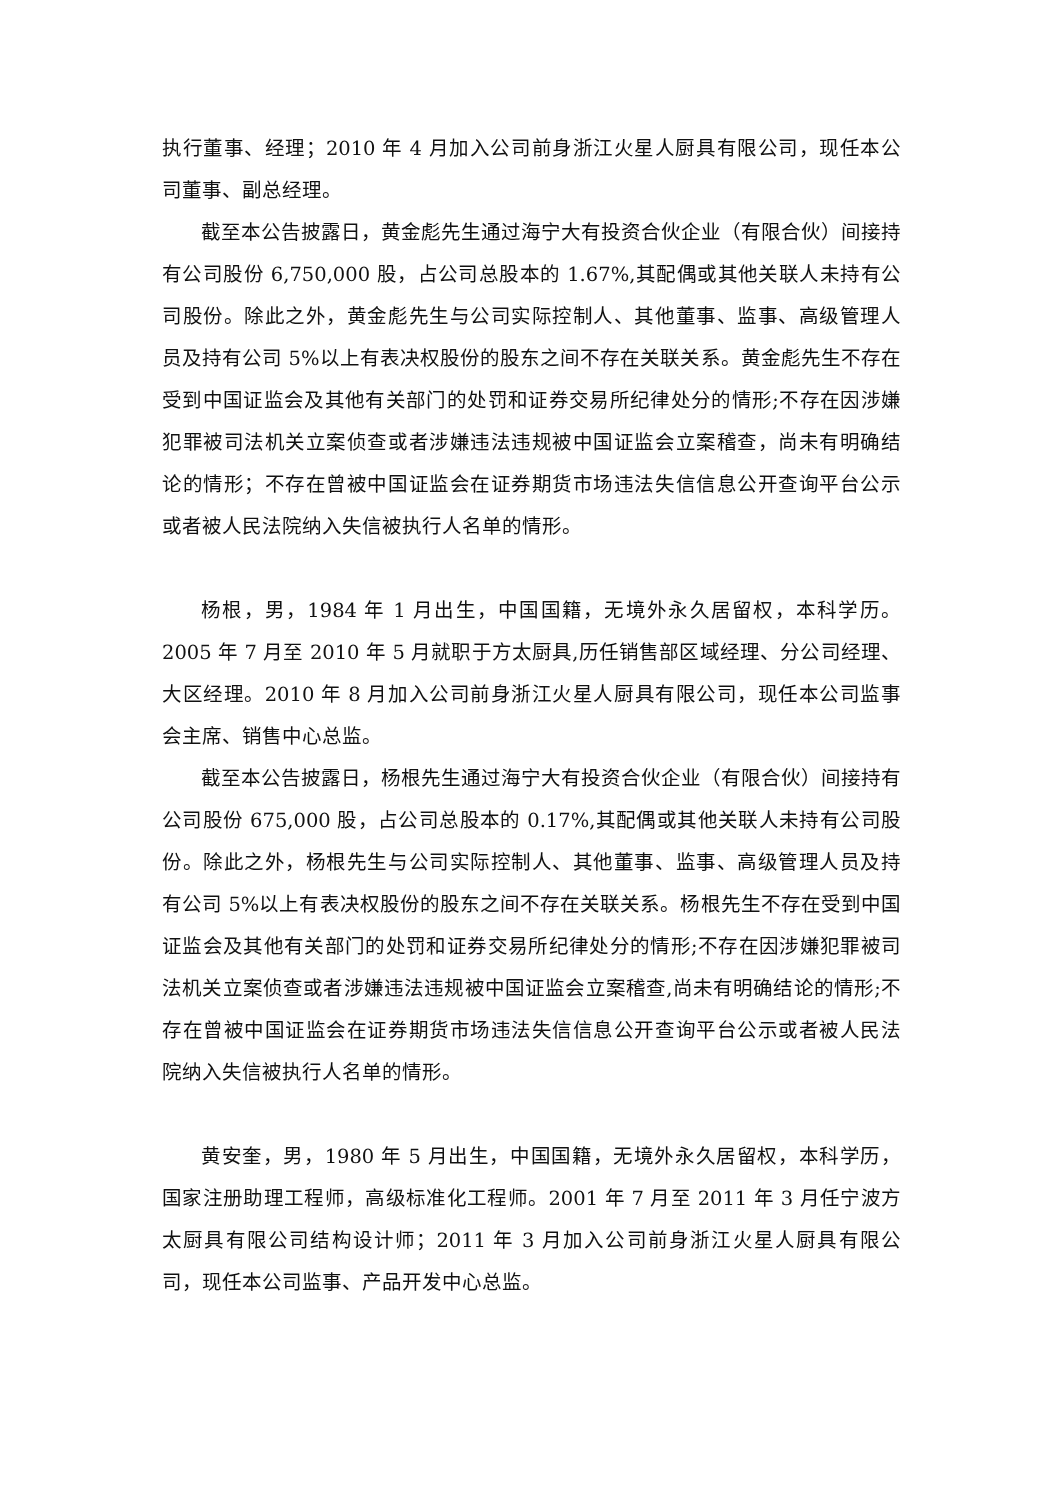执行董事、经理；2010 年 4 月加入公司前身浙江火星人厨具有限公司，现任本公司董事、副总经理。
截至本公告披露日，黄金彪先生通过海宁大有投资合伙企业（有限合伙）间接持有公司股份 6,750,000 股，占公司总股本的 1.67%,其配偶或其他关联人未持有公司股份。除此之外，黄金彪先生与公司实际控制人、其他董事、监事、高级管理人员及持有公司 5%以上有表决权股份的股东之间不存在关联关系。黄金彪先生不存在受到中国证监会及其他有关部门的处罚和证券交易所纪律处分的情形;不存在因涉嫌犯罪被司法机关立案侦查或者涉嫌违法违规被中国证监会立案稽查，尚未有明确结论的情形；不存在曾被中国证监会在证券期货市场违法失信信息公开查询平台公示或者被人民法院纳入失信被执行人名单的情形。
杨根，男，1984 年 1 月出生，中国国籍，无境外永久居留权，本科学历。2005 年 7 月至 2010 年 5 月就职于方太厨具,历任销售部区域经理、分公司经理、大区经理。2010 年 8 月加入公司前身浙江火星人厨具有限公司，现任本公司监事会主席、销售中心总监。
截至本公告披露日，杨根先生通过海宁大有投资合伙企业（有限合伙）间接持有公司股份 675,000 股，占公司总股本的 0.17%,其配偶或其他关联人未持有公司股份。除此之外，杨根先生与公司实际控制人、其他董事、监事、高级管理人员及持有公司 5%以上有表决权股份的股东之间不存在关联关系。杨根先生不存在受到中国证监会及其他有关部门的处罚和证券交易所纪律处分的情形;不存在因涉嫌犯罪被司法机关立案侦查或者涉嫌违法违规被中国证监会立案稽查,尚未有明确结论的情形;不存在曾被中国证监会在证券期货市场违法失信信息公开查询平台公示或者被人民法院纳入失信被执行人名单的情形。
黄安奎，男，1980 年 5 月出生，中国国籍，无境外永久居留权，本科学历，国家注册助理工程师，高级标准化工程师。2001 年 7 月至 2011 年 3 月任宁波方太厨具有限公司结构设计师；2011 年 3 月加入公司前身浙江火星人厨具有限公司，现任本公司监事、产品开发中心总监。